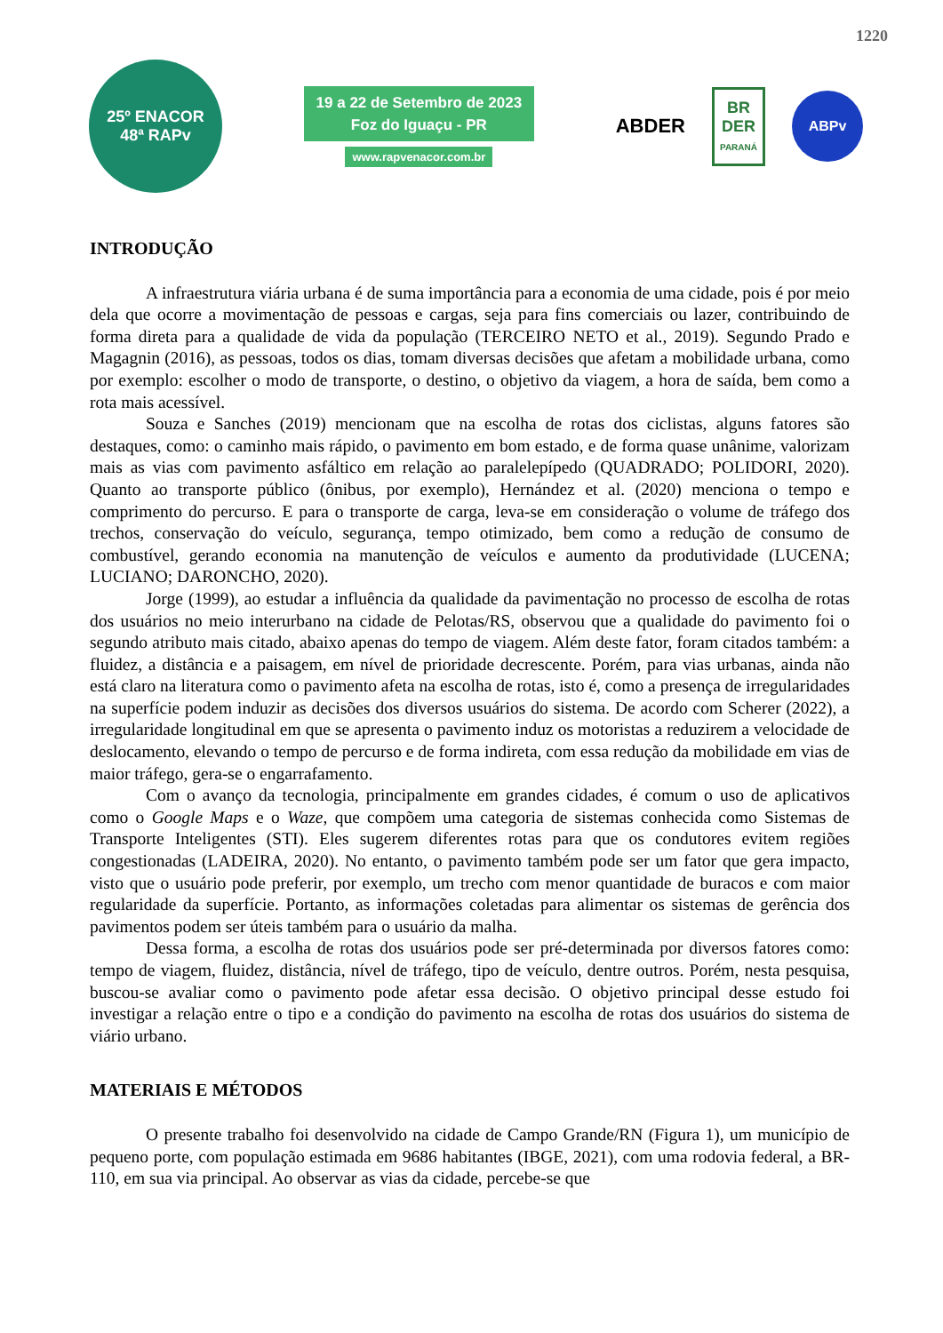1220
25º ENACOR
48ª RAPv
19 a 22 de Setembro de 2023
Foz do Iguaçu - PR
www.rapvenacor.com.br
ABDER
BR
DER
PARANÁ
ABPv
INTRODUÇÃO
A infraestrutura viária urbana é de suma importância para a economia de uma cidade, pois é por meio dela que ocorre a movimentação de pessoas e cargas, seja para fins comerciais ou lazer, contribuindo de forma direta para a qualidade de vida da população (TERCEIRO NETO et al., 2019). Segundo Prado e Magagnin (2016), as pessoas, todos os dias, tomam diversas decisões que afetam a mobilidade urbana, como por exemplo: escolher o modo de transporte, o destino, o objetivo da viagem, a hora de saída, bem como a rota mais acessível.
Souza e Sanches (2019) mencionam que na escolha de rotas dos ciclistas, alguns fatores são destaques, como: o caminho mais rápido, o pavimento em bom estado, e de forma quase unânime, valorizam mais as vias com pavimento asfáltico em relação ao paralelepípedo (QUADRADO; POLIDORI, 2020). Quanto ao transporte público (ônibus, por exemplo), Hernández et al. (2020) menciona o tempo e comprimento do percurso. E para o transporte de carga, leva-se em consideração o volume de tráfego dos trechos, conservação do veículo, segurança, tempo otimizado, bem como a redução de consumo de combustível, gerando economia na manutenção de veículos e aumento da produtividade (LUCENA; LUCIANO; DARONCHO, 2020).
Jorge (1999), ao estudar a influência da qualidade da pavimentação no processo de escolha de rotas dos usuários no meio interurbano na cidade de Pelotas/RS, observou que a qualidade do pavimento foi o segundo atributo mais citado, abaixo apenas do tempo de viagem. Além deste fator, foram citados também: a fluidez, a distância e a paisagem, em nível de prioridade decrescente. Porém, para vias urbanas, ainda não está claro na literatura como o pavimento afeta na escolha de rotas, isto é, como a presença de irregularidades na superfície podem induzir as decisões dos diversos usuários do sistema. De acordo com Scherer (2022), a irregularidade longitudinal em que se apresenta o pavimento induz os motoristas a reduzirem a velocidade de deslocamento, elevando o tempo de percurso e de forma indireta, com essa redução da mobilidade em vias de maior tráfego, gera-se o engarrafamento.
Com o avanço da tecnologia, principalmente em grandes cidades, é comum o uso de aplicativos como o Google Maps e o Waze, que compõem uma categoria de sistemas conhecida como Sistemas de Transporte Inteligentes (STI). Eles sugerem diferentes rotas para que os condutores evitem regiões congestionadas (LADEIRA, 2020). No entanto, o pavimento também pode ser um fator que gera impacto, visto que o usuário pode preferir, por exemplo, um trecho com menor quantidade de buracos e com maior regularidade da superfície. Portanto, as informações coletadas para alimentar os sistemas de gerência dos pavimentos podem ser úteis também para o usuário da malha.
Dessa forma, a escolha de rotas dos usuários pode ser pré-determinada por diversos fatores como: tempo de viagem, fluidez, distância, nível de tráfego, tipo de veículo, dentre outros. Porém, nesta pesquisa, buscou-se avaliar como o pavimento pode afetar essa decisão. O objetivo principal desse estudo foi investigar a relação entre o tipo e a condição do pavimento na escolha de rotas dos usuários do sistema de viário urbano.
MATERIAIS E MÉTODOS
O presente trabalho foi desenvolvido na cidade de Campo Grande/RN (Figura 1), um município de pequeno porte, com população estimada em 9686 habitantes (IBGE, 2021), com uma rodovia federal, a BR-110, em sua via principal. Ao observar as vias da cidade, percebe-se que